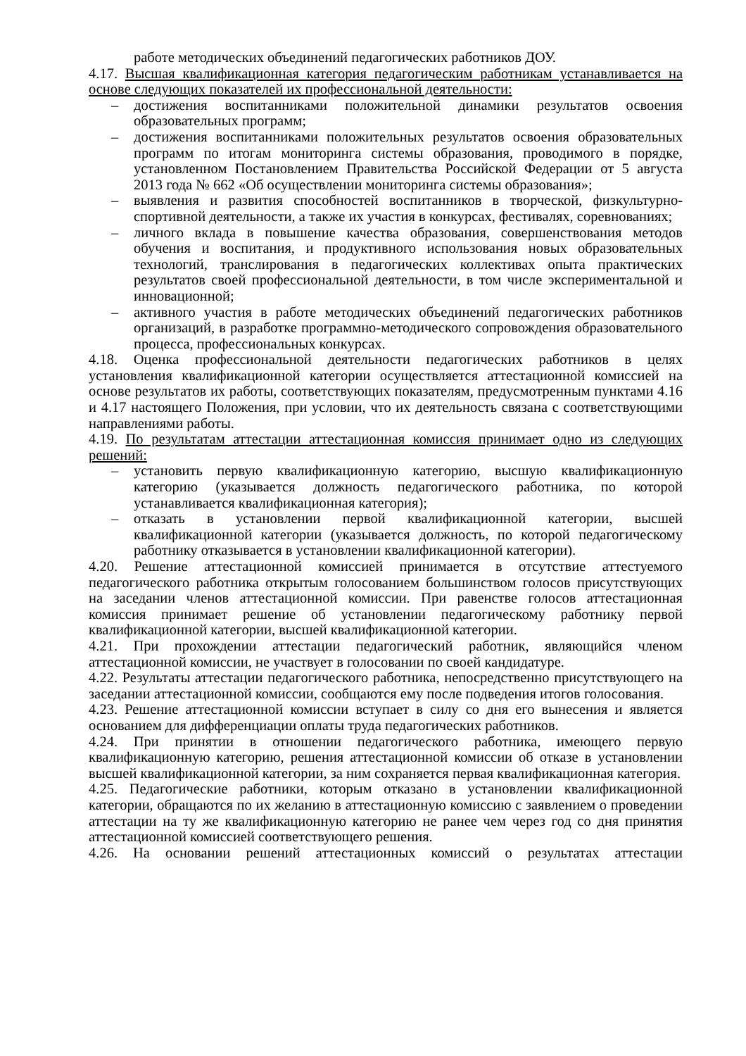работе методических объединений педагогических работников ДОУ.
4.17. Высшая квалификационная категория педагогическим работникам устанавливается на основе следующих показателей их профессиональной деятельности:
– достижения воспитанниками положительной динамики результатов освоения образовательных программ;
– достижения воспитанниками положительных результатов освоения образовательных программ по итогам мониторинга системы образования, проводимого в порядке, установленном Постановлением Правительства Российской Федерации от 5 августа 2013 года № 662 «Об осуществлении мониторинга системы образования»;
– выявления и развития способностей воспитанников в творческой, физкультурно-спортивной деятельности, а также их участия в конкурсах, фестивалях, соревнованиях;
– личного вклада в повышение качества образования, совершенствования методов обучения и воспитания, и продуктивного использования новых образовательных технологий, транслирования в педагогических коллективах опыта практических результатов своей профессиональной деятельности, в том числе экспериментальной и инновационной;
– активного участия в работе методических объединений педагогических работников организаций, в разработке программно-методического сопровождения образовательного процесса, профессиональных конкурсах.
4.18. Оценка профессиональной деятельности педагогических работников в целях установления квалификационной категории осуществляется аттестационной комиссией на основе результатов их работы, соответствующих показателям, предусмотренным пунктами 4.16 и 4.17 настоящего Положения, при условии, что их деятельность связана с соответствующими направлениями работы.
4.19. По результатам аттестации аттестационная комиссия принимает одно из следующих решений:
– установить первую квалификационную категорию, высшую квалификационную категорию (указывается должность педагогического работника, по которой устанавливается квалификационная категория);
– отказать в установлении первой квалификационной категории, высшей квалификационной категории (указывается должность, по которой педагогическому работнику отказывается в установлении квалификационной категории).
4.20. Решение аттестационной комиссией принимается в отсутствие аттестуемого педагогического работника открытым голосованием большинством голосов присутствующих на заседании членов аттестационной комиссии. При равенстве голосов аттестационная комиссия принимает решение об установлении педагогическому работнику первой квалификационной категории, высшей квалификационной категории.
4.21. При прохождении аттестации педагогический работник, являющийся членом аттестационной комиссии, не участвует в голосовании по своей кандидатуре.
4.22. Результаты аттестации педагогического работника, непосредственно присутствующего на заседании аттестационной комиссии, сообщаются ему после подведения итогов голосования.
4.23. Решение аттестационной комиссии вступает в силу со дня его вынесения и является основанием для дифференциации оплаты труда педагогических работников.
4.24. При принятии в отношении педагогического работника, имеющего первую квалификационную категорию, решения аттестационной комиссии об отказе в установлении высшей квалификационной категории, за ним сохраняется первая квалификационная категория.
4.25. Педагогические работники, которым отказано в установлении квалификационной категории, обращаются по их желанию в аттестационную комиссию с заявлением о проведении аттестации на ту же квалификационную категорию не ранее чем через год со дня принятия аттестационной комиссией соответствующего решения.
4.26. На основании решений аттестационных комиссий о результатах аттестации